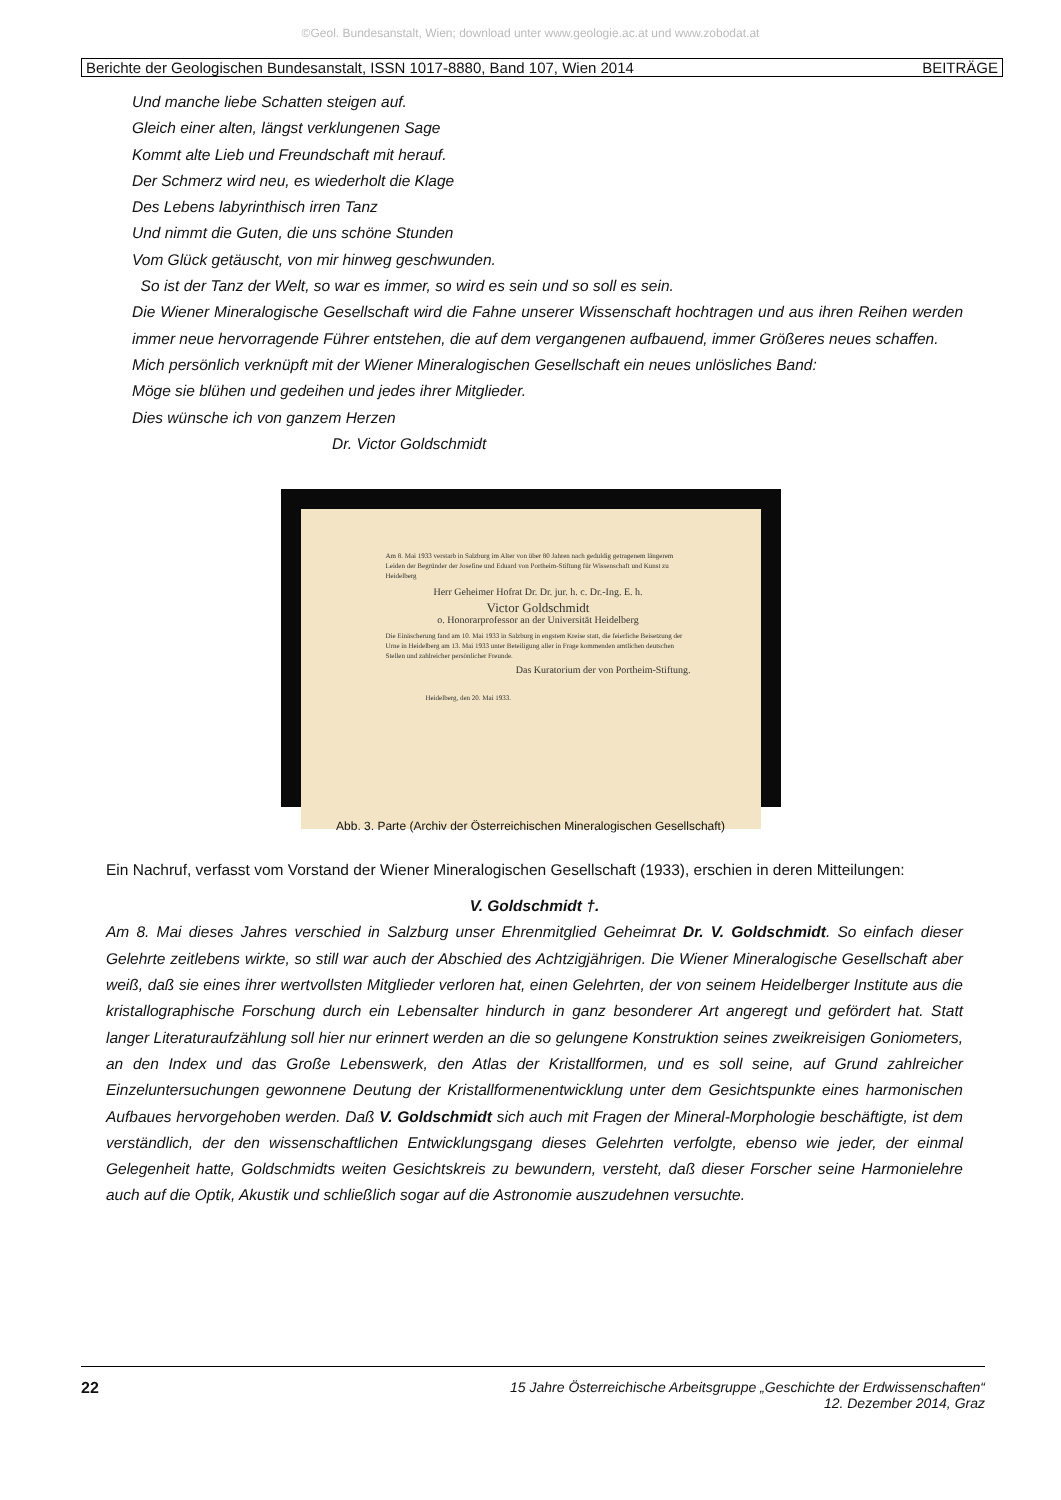©Geol. Bundesanstalt, Wien; download unter www.geologie.ac.at und www.zobodat.at
Berichte der Geologischen Bundesanstalt, ISSN 1017-8880, Band 107, Wien 2014 BEITRÄGE
Und manche liebe Schatten steigen auf.
Gleich einer alten, längst verklungenen Sage
Kommt alte Lieb und Freundschaft mit herauf.
Der Schmerz wird neu, es wiederholt die Klage
Des Lebens labyrinthisch irren Tanz
Und nimmt die Guten, die uns schöne Stunden
Vom Glück getäuscht, von mir hinweg geschwunden.
So ist der Tanz der Welt, so war es immer, so wird es sein und so soll es sein.
Die Wiener Mineralogische Gesellschaft wird die Fahne unserer Wissenschaft hochtragen und aus ihren Reihen werden immer neue hervorragende Führer entstehen, die auf dem vergangenen aufbauend, immer Größeres neues schaffen.
Mich persönlich verknüpft mit der Wiener Mineralogischen Gesellschaft ein neues unlösliches Band:
Möge sie blühen und gedeihen und jedes ihrer Mitglieder.
Dies wünsche ich von ganzem Herzen
Dr. Victor Goldschmidt
Am 8. Mai 1933 verstarb in Salzburg im Alter von über 80 Jahren nach geduldig getragenem längerem Leiden der Begründer der Josefine und Eduard von Portheim-Stiftung für Wissenschaft und Kunst zu Heidelberg
Herr Geheimer Hofrat Dr. Dr. jur. h. c. Dr.-Ing. E. h.
Victor Goldschmidt
o. Honorarprofessor an der Universität Heidelberg
Die Einäscherung fand am 10. Mai 1933 in Salzburg in engstem Kreise statt, die feierliche Beisetzung der Urne in Heidelberg am 13. Mai 1933 unter Beteiligung aller in Frage kommenden amtlichen deutschen Stellen und zahlreicher persönlicher Freunde.
Das Kuratorium der von Portheim-Stiftung.
Heidelberg, den 20. Mai 1933.
Abb. 3. Parte (Archiv der Österreichischen Mineralogischen Gesellschaft)
Ein Nachruf, verfasst vom Vorstand der Wiener Mineralogischen Gesellschaft (1933), erschien in deren Mitteilungen:
V. Goldschmidt †.
Am 8. Mai dieses Jahres verschied in Salzburg unser Ehrenmitglied Geheimrat Dr. V. Goldschmidt. So einfach dieser Gelehrte zeitlebens wirkte, so still war auch der Abschied des Achtzigjährigen. Die Wiener Mineralogische Gesellschaft aber weiß, daß sie eines ihrer wertvollsten Mitglieder verloren hat, einen Gelehrten, der von seinem Heidelberger Institute aus die kristallographische Forschung durch ein Lebensalter hindurch in ganz besonderer Art angeregt und gefördert hat. Statt langer Literaturaufzählung soll hier nur erinnert werden an die so gelungene Konstruktion seines zweikreisigen Goniometers, an den Index und das Große Lebenswerk, den Atlas der Kristallformen, und es soll seine, auf Grund zahlreicher Einzeluntersuchungen gewonnene Deutung der Kristallformenentwicklung unter dem Gesichtspunkte eines harmonischen Aufbaues hervorgehoben werden. Daß V. Goldschmidt sich auch mit Fragen der Mineral-Morphologie beschäftigte, ist dem verständlich, der den wissenschaftlichen Entwicklungsgang dieses Gelehrten verfolgte, ebenso wie jeder, der einmal Gelegenheit hatte, Goldschmidts weiten Gesichtskreis zu bewundern, versteht, daß dieser Forscher seine Harmonielehre auch auf die Optik, Akustik und schließlich sogar auf die Astronomie auszudehnen versuchte.
22 15 Jahre Österreichische Arbeitsgruppe „Geschichte der Erdwissenschaften“
12. Dezember 2014, Graz